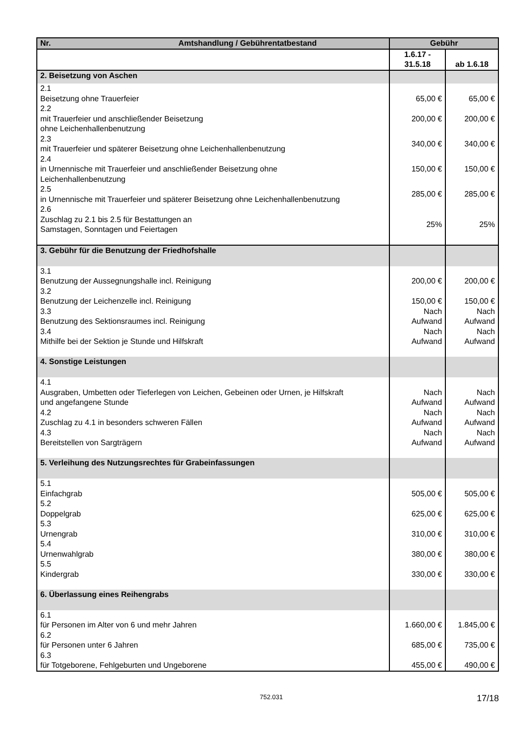| Nr. Amtshandlung / Gebührentatbestand | Gebühr | |
| --- | --- | --- |
| | 1.6.17 - 31.5.18 | ab 1.6.18 |
| 2. Beisetzung von Aschen | | |
| 2.1 Beisetzung ohne Trauerfeier | 65,00 € | 65,00 € |
| 2.2 mit Trauerfeier und anschließender Beisetzung ohne Leichenhallenbenutzung | 200,00 € | 200,00 € |
| 2.3 mit Trauerfeier und späterer Beisetzung ohne Leichenhallenbenutzung | 340,00 € | 340,00 € |
| 2.4 in Urnennische mit Trauerfeier und anschließender Beisetzung ohne Leichenhallenbenutzung | 150,00 € | 150,00 € |
| 2.5 in Urnennische mit Trauerfeier und späterer Beisetzung ohne Leichenhallenbenutzung | 285,00 € | 285,00 € |
| 2.6 Zuschlag zu 2.1 bis 2.5 für Bestattungen an Samstagen, Sonntagen und Feiertagen | 25% | 25% |
| 3. Gebühr für die Benutzung der Friedhofshalle | | |
| 3.1 Benutzung der Aussegnungshalle incl. Reinigung 3.2 Benutzung der Leichenzelle incl. Reinigung 3.3 Benutzung des Sektionsraumes incl. Reinigung 3.4 Mithilfe bei der Sektion je Stunde und Hilfskraft | 200,00 € 150,00 € Nach Aufwand Nach Aufwand | 200,00 € 150,00 € Nach Aufwand Nach Aufwand |
| 4. Sonstige Leistungen | | |
| 4.1 Ausgraben, Umbetten oder Tieferlegen von Leichen, Gebeinen oder Urnen, je Hilfskraft und angefangene Stunde 4.2 Zuschlag zu 4.1 in besonders schweren Fällen 4.3 Bereitstellen von Sargträgern | Nach Aufwand Nach Aufwand Nach Aufwand | Nach Aufwand Nach Aufwand Nach Aufwand |
| 5. Verleihung des Nutzungsrechtes für Grabeinfassungen | | |
| 5.1 Einfachgrab 5.2 Doppelgrab 5.3 Urnengrab 5.4 Urnenwahlgrab 5.5 Kindergrab | 505,00 € 625,00 € 310,00 € 380,00 € 330,00 € | 505,00 € 625,00 € 310,00 € 380,00 € 330,00 € |
| 6. Überlassung eines Reihengrabs | | |
| 6.1 für Personen im Alter von 6 und mehr Jahren 6.2 für Personen unter 6 Jahren 6.3 für Totgeborene, Fehlgeburten und Ungeborene | 1.660,00 € 685,00 € 455,00 € | 1.845,00 € 735,00 € 490,00 € |
752.031 17/18